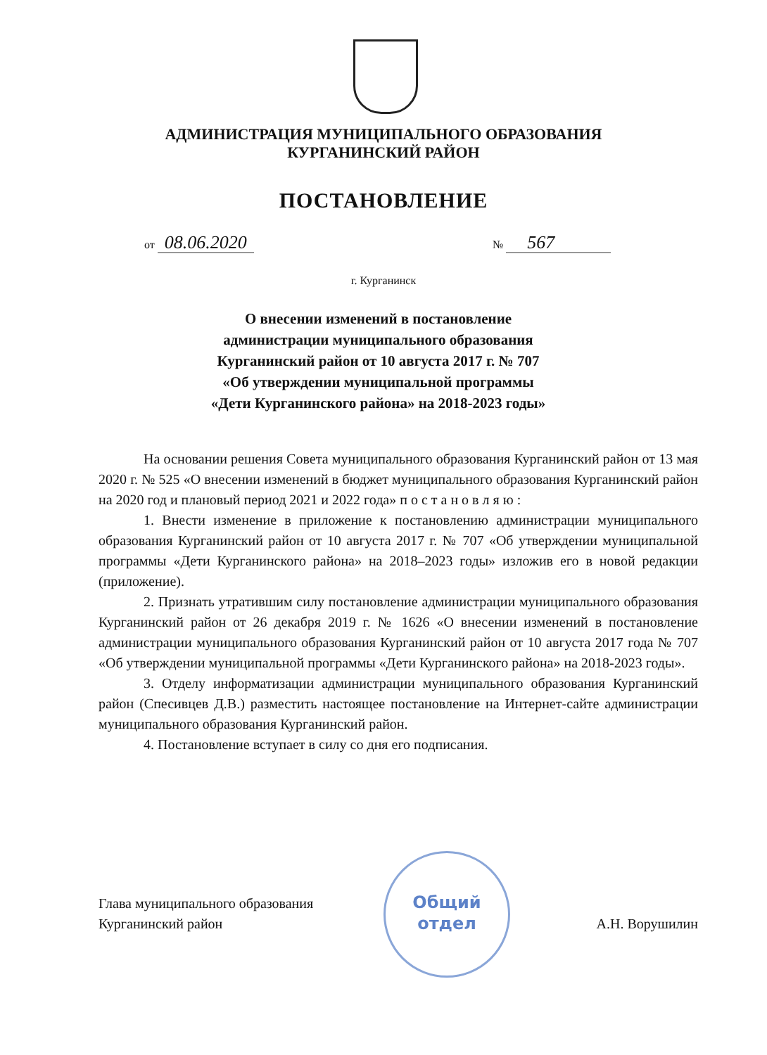АДМИНИСТРАЦИЯ МУНИЦИПАЛЬНОГО ОБРАЗОВАНИЯ
КУРГАНИНСКИЙ РАЙОН
ПОСТАНОВЛЕНИЕ
от 08.06.2020 № 567
г. Курганинск
О внесении изменений в постановление
администрации муниципального образования
Курганинский район от 10 августа 2017 г. № 707
«Об утверждении муниципальной программы
«Дети Курганинского района» на 2018-2023 годы»
На основании решения Совета муниципального образования Курганинский район от 13 мая 2020 г. № 525 «О внесении изменений в бюджет муниципального образования Курганинский район на 2020 год и плановый период 2021 и 2022 года» п о с т а н о в л я ю :
1. Внести изменение в приложение к постановлению администрации муниципального образования Курганинский район от 10 августа 2017 г. № 707 «Об утверждении муниципальной программы «Дети Курганинского района» на 2018–2023 годы» изложив его в новой редакции (приложение).
2. Признать утратившим силу постановление администрации муниципального образования Курганинский район от 26 декабря 2019 г. № 1626 «О внесении изменений в постановление администрации муниципального образования Курганинский район от 10 августа 2017 года № 707 «Об утверждении муниципальной программы «Дети Курганинского района» на 2018-2023 годы».
3. Отделу информатизации администрации муниципального образования Курганинский район (Спесивцев Д.В.) разместить настоящее постановление на Интернет-сайте администрации муниципального образования Курганинский район.
4. Постановление вступает в силу со дня его подписания.
Глава муниципального образования
Курганинский район
А.Н. Ворушилин
Общий
отдел